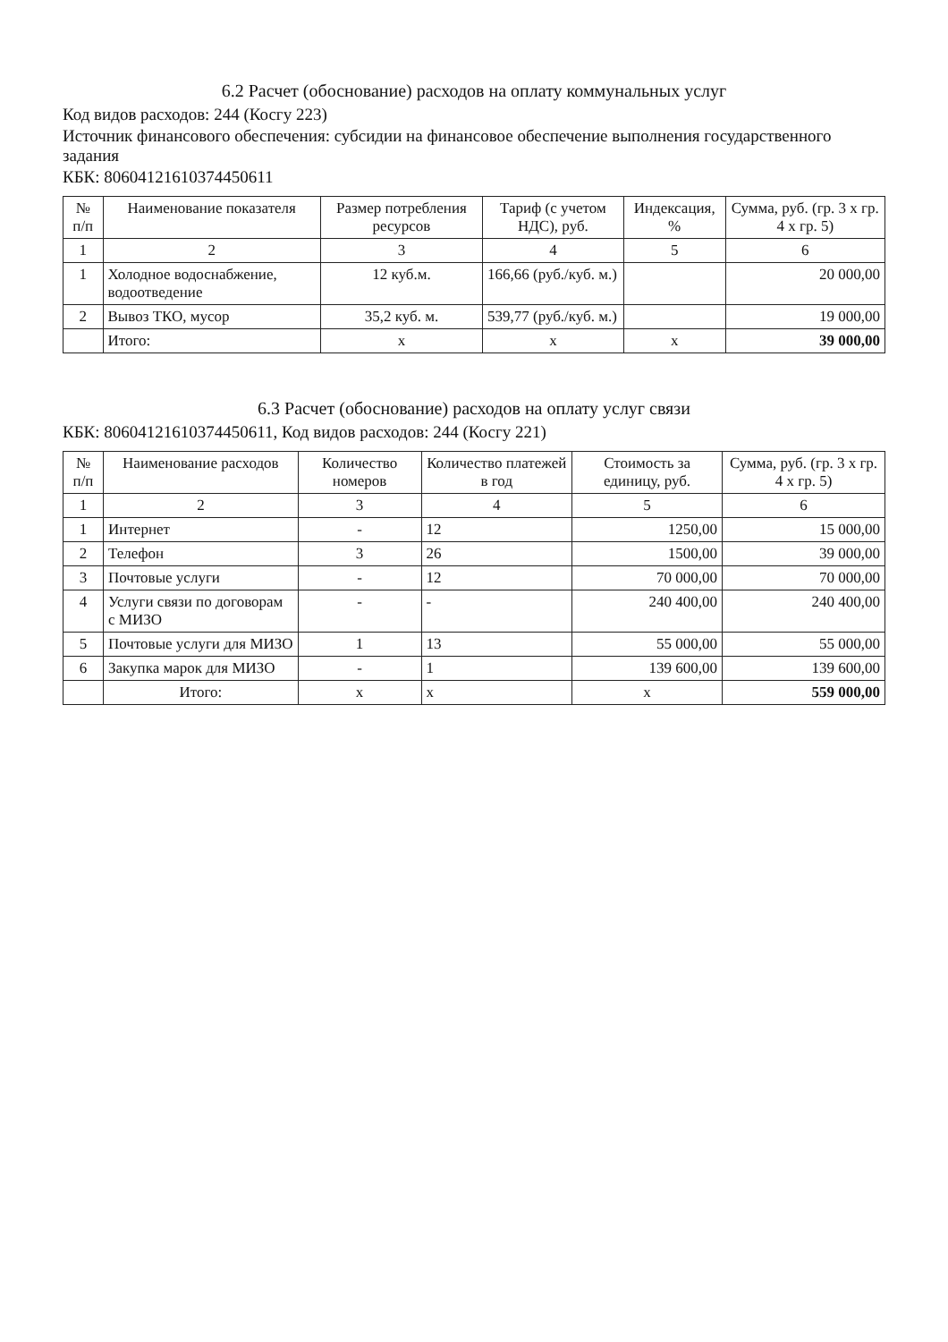6.2 Расчет (обоснование) расходов на оплату коммунальных услуг
Код видов расходов: 244 (Косгу 223)
Источник финансового обеспечения: субсидии на финансовое обеспечение выполнения государственного задания
КБК: 80604121610374450611
| № п/п | Наименование показателя | Размер потребления ресурсов | Тариф (с учетом НДС), руб. | Индексация, % | Сумма, руб. (гр. 3 х гр. 4 х гр. 5) |
| --- | --- | --- | --- | --- | --- |
| 1 | 2 | 3 | 4 | 5 | 6 |
| 1 | Холодное водоснабжение, водоотведение | 12 куб.м. | 166,66 (руб./куб. м.) | | 20 000,00 |
| 2 | Вывоз ТКО, мусор | 35,2 куб. м. | 539,77 (руб./куб. м.) | | 19 000,00 |
| | Итого: | х | х | х | 39 000,00 |
6.3 Расчет (обоснование) расходов на оплату услуг связи
КБК: 80604121610374450611, Код видов расходов: 244 (Косгу 221)
| № п/п | Наименование расходов | Количество номеров | Количество платежей в год | Стоимость за единицу, руб. | Сумма, руб. (гр. 3 х гр. 4 х гр. 5) |
| --- | --- | --- | --- | --- | --- |
| 1 | 2 | 3 | 4 | 5 | 6 |
| 1 | Интернет | - | 12 | 1250,00 | 15 000,00 |
| 2 | Телефон | 3 | 26 | 1500,00 | 39 000,00 |
| 3 | Почтовые услуги | - | 12 | 70 000,00 | 70 000,00 |
| 4 | Услуги связи по договорам с МИЗО | - | - | 240 400,00 | 240 400,00 |
| 5 | Почтовые услуги для МИЗО | 1 | 13 | 55 000,00 | 55 000,00 |
| 6 | Закупка марок для МИЗО | - | 1 | 139 600,00 | 139 600,00 |
| | Итого: | х | х | х | 559 000,00 |